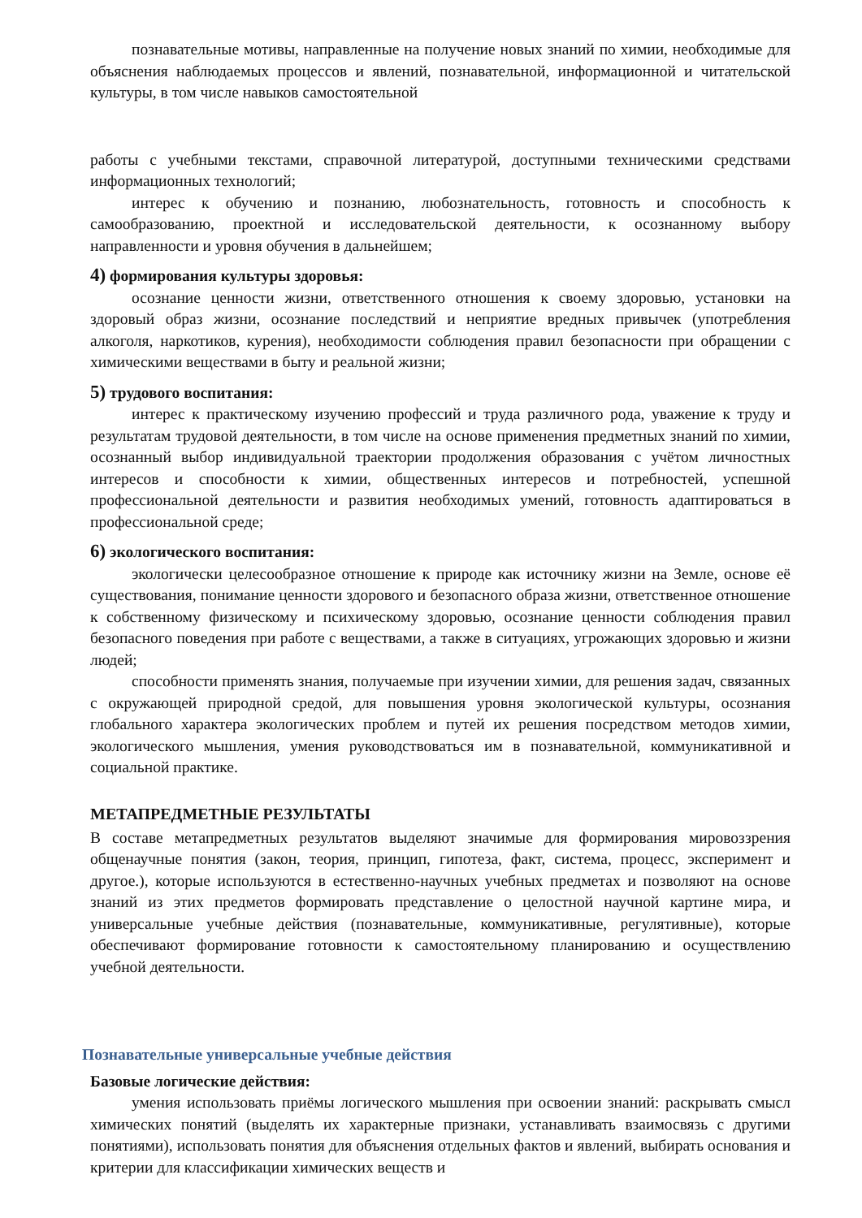познавательные мотивы, направленные на получение новых знаний по химии, необходимые для объяснения наблюдаемых процессов и явлений, познавательной, информационной и читательской культуры, в том числе навыков самостоятельной
работы с учебными текстами, справочной литературой, доступными техническими средствами информационных технологий;
интерес к обучению и познанию, любознательность, готовность и способность к самообразованию, проектной и исследовательской деятельности, к осознанному выбору направленности и уровня обучения в дальнейшем;
4) формирования культуры здоровья:
осознание ценности жизни, ответственного отношения к своему здоровью, установки на здоровый образ жизни, осознание последствий и неприятие вредных привычек (употребления алкоголя, наркотиков, курения), необходимости соблюдения правил безопасности при обращении с химическими веществами в быту и реальной жизни;
5) трудового воспитания:
интерес к практическому изучению профессий и труда различного рода, уважение к труду и результатам трудовой деятельности, в том числе на основе применения предметных знаний по химии, осознанный выбор индивидуальной траектории продолжения образования с учётом личностных интересов и способности к химии, общественных интересов и потребностей, успешной профессиональной деятельности и развития необходимых умений, готовность адаптироваться в профессиональной среде;
6) экологического воспитания:
экологически целесообразное отношение к природе как источнику жизни на Земле, основе её существования, понимание ценности здорового и безопасного образа жизни, ответственное отношение к собственному физическому и психическому здоровью, осознание ценности соблюдения правил безопасного поведения при работе с веществами, а также в ситуациях, угрожающих здоровью и жизни людей;
способности применять знания, получаемые при изучении химии, для решения задач, связанных с окружающей природной средой, для повышения уровня экологической культуры, осознания глобального характера экологических проблем и путей их решения посредством методов химии, экологического мышления, умения руководствоваться им в познавательной, коммуникативной и социальной практике.
МЕТАПРЕДМЕТНЫЕ РЕЗУЛЬТАТЫ
В составе метапредметных результатов выделяют значимые для формирования мировоззрения общенаучные понятия (закон, теория, принцип, гипотеза, факт, система, процесс, эксперимент и другое.), которые используются в естественно-научных учебных предметах и позволяют на основе знаний из этих предметов формировать представление о целостной научной картине мира, и универсальные учебные действия (познавательные, коммуникативные, регулятивные), которые обеспечивают формирование готовности к самостоятельному планированию и осуществлению учебной деятельности.
Познавательные универсальные учебные действия
Базовые логические действия:
умения использовать приёмы логического мышления при освоении знаний: раскрывать смысл химических понятий (выделять их характерные признаки, устанавливать взаимосвязь с другими понятиями), использовать понятия для объяснения отдельных фактов и явлений, выбирать основания и критерии для классификации химических веществ и